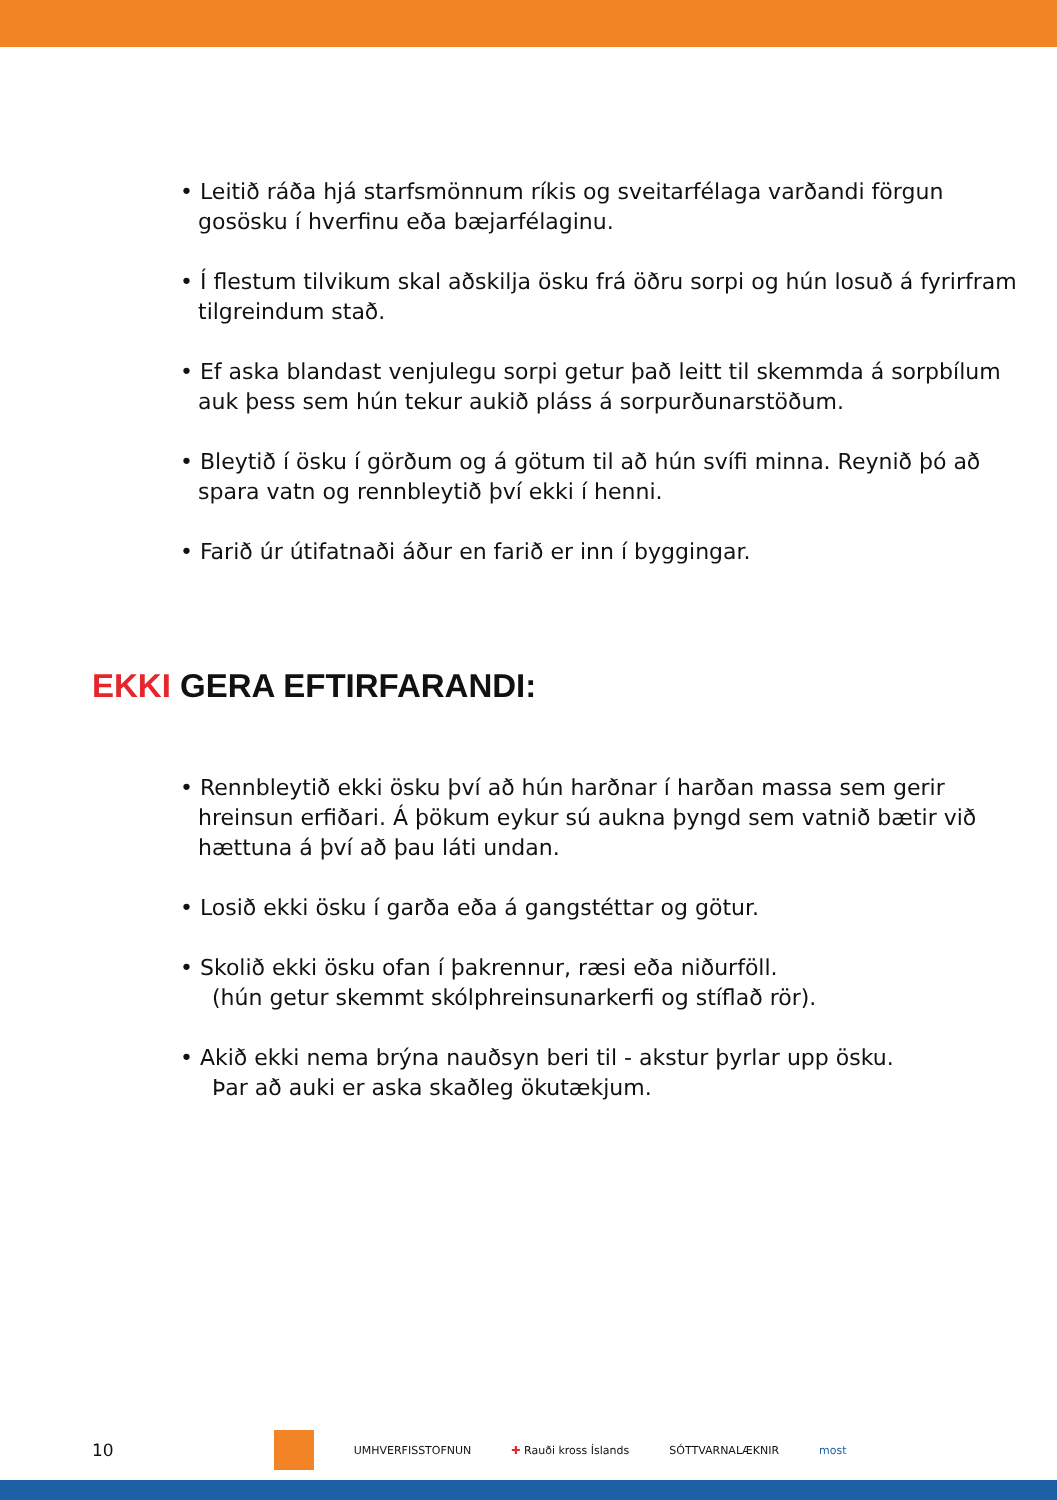• Leitið ráða hjá starfsmönnum ríkis og sveitarfélaga varðandi förgun gosösku í hverfinu eða bæjarfélaginu.
• Í flestum tilvikum skal aðskilja ösku frá öðru sorpi og hún losuð á fyrirfram tilgreindum stað.
• Ef aska blandast venjulegu sorpi getur það leitt til skemmda á sorpbílum auk þess sem hún tekur aukið pláss á sorpurðunarstöðum.
• Bleytið í ösku í görðum og á götum til að hún svífi minna. Reynið þó að spara vatn og rennbleytið því ekki í henni.
• Farið úr útifatnaði áður en farið er inn í byggingar.
EKKI GERA EFTIRFARANDI:
• Rennbleytið ekki ösku því að hún harðnar í harðan massa sem gerir hreinsun erfiðari. Á þökum eykur sú aukna þyngd sem vatnið bætir við hættuna á því að þau láti undan.
• Losið ekki ösku í garða eða á gangstéttar og götur.
• Skolið ekki ösku ofan í þakrennur, ræsi eða niðurföll.
(hún getur skemmt skólphreinsunarkerfi og stíflað rör).
• Akið ekki nema brýna nauðsyn beri til - akstur þyrlar upp ösku.
Þar að auki er aska skaðleg ökutækjum.
10 UMHVERFISSTOFNUN ✚ Rauði kross Íslands SÓTTVARNALÆKNIR most